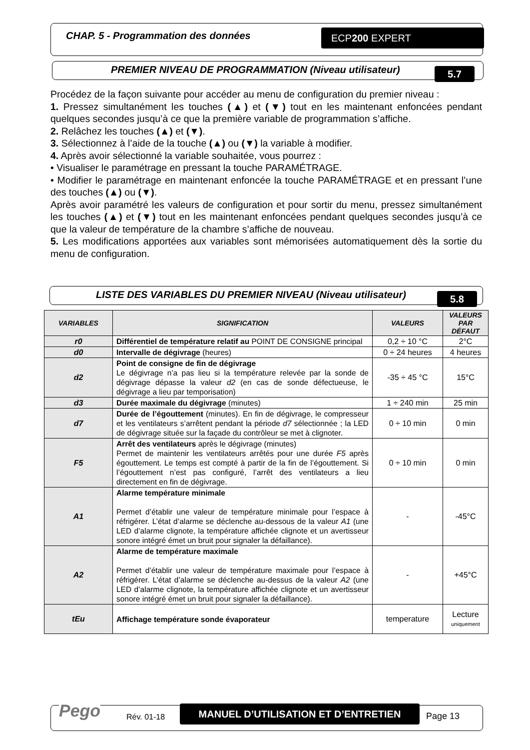CHAP. 5 - Programmation des données
ECP200 EXPERT
PREMIER NIVEAU DE PROGRAMMATION (Niveau utilisateur)
5.7
Procédez de la façon suivante pour accéder au menu de configuration du premier niveau :
1. Pressez simultanément les touches (▲) et (▼) tout en les maintenant enfoncées pendant quelques secondes jusqu’à ce que la première variable de programmation s’affiche.
2. Relâchez les touches (▲) et (▼).
3. Sélectionnez à l’aide de la touche (▲) ou (▼) la variable à modifier.
4. Après avoir sélectionné la variable souhaitée, vous pourrez :
• Visualiser le paramétrage en pressant la touche PARAMÉTRAGE.
• Modifier le paramétrage en maintenant enfoncée la touche PARAMÉTRAGE et en pressant l’une des touches (▲) ou (▼).
Après avoir paramétré les valeurs de configuration et pour sortir du menu, pressez simultanément les touches (▲) et (▼) tout en les maintenant enfoncées pendant quelques secondes jusqu’à ce que la valeur de température de la chambre s’affiche de nouveau.
5. Les modifications apportées aux variables sont mémorisées automatiquement dès la sortie du menu de configuration.
LISTE DES VARIABLES DU PREMIER NIVEAU (Niveau utilisateur)
5.8
| VARIABLES | SIGNIFICATION | VALEURS | VALEURS PAR DÉFAUT |
| --- | --- | --- | --- |
| r0 | Différentiel de température relatif au POINT DE CONSIGNE principal | 0,2 ÷ 10 °C | 2°C |
| d0 | Intervalle de dégivrage (heures) | 0 ÷ 24 heures | 4 heures |
| d2 | Point de consigne de fin de dégivrage Le dégivrage n’a pas lieu si la température relevée par la sonde de dégivrage dépasse la valeur d2 (en cas de sonde défectueuse, le dégivrage a lieu par temporisation) | -35 ÷ 45 °C | 15°C |
| d3 | Durée maximale du dégivrage (minutes) | 1 ÷ 240 min | 25 min |
| d7 | Durée de l’égouttement (minutes). En fin de dégivrage, le compresseur et les ventilateurs s’arrêtent pendant la période d7 sélectionnée ; la LED de dégivrage située sur la façade du contrôleur se met à clignoter. | 0 ÷ 10 min | 0 min |
| F5 | Arrêt des ventilateurs après le dégivrage (minutes) Permet de maintenir les ventilateurs arrêtés pour une durée F5 après égouttement. Le temps est compté à partir de la fin de l’égouttement. Si l’égouttement n’est pas configuré, l’arrêt des ventilateurs a lieu directement en fin de dégivrage. | 0 ÷ 10 min | 0 min |
| A1 | Alarme température minimale Permet d’établir une valeur de température minimale pour l’espace à réfrigérer. L’état d’alarme se déclenche au-dessous de la valeur A1 (une LED d’alarme clignote, la température affichée clignote et un avertisseur sonore intégré émet un bruit pour signaler la défaillance). | - | -45°C |
| A2 | Alarme de température maximale Permet d’établir une valeur de température maximale pour l’espace à réfrigérer. L’état d’alarme se déclenche au-dessus de la valeur A2 (une LED d’alarme clignote, la température affichée clignote et un avertisseur sonore intégré émet un bruit pour signaler la défaillance). | - | +45°C |
| tEu | Affichage température sonde évaporateur | temperature | Lecture uniquement |
Pego Rév. 01-18
MANUEL D’UTILISATION ET D’ENTRETIEN
Page 13